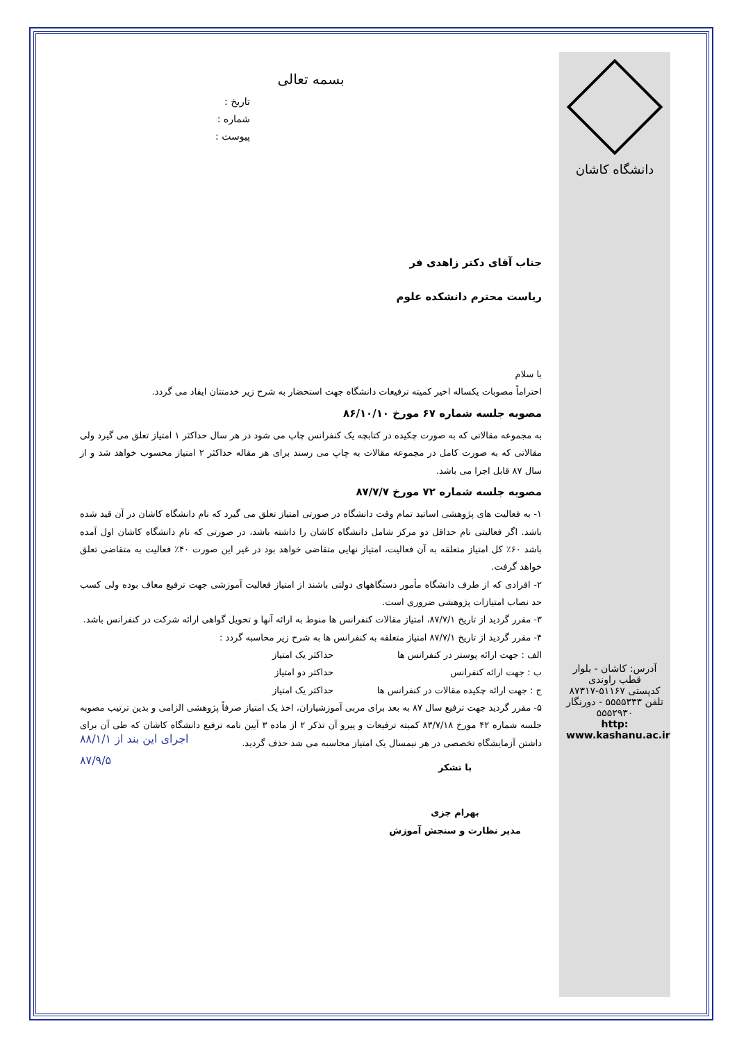دانشگاه کاشان
آدرس: کاشان - بلوار قطب راوندی
کدپستی ۵۱۱۶۷-۸۷۳۱۷
تلفن ۵۵۵۵۳۳۳ - دورنگار ۵۵۵۲۹۳۰
http: www.kashanu.ac.ir
بسمه تعالی
تاریخ :
شماره :
پیوست :
جناب آقای دکتر زاهدی فر
ریاست محترم دانشکده علوم
با سلام
احتراماً مصوبات یکساله اخیر کمیته ترفیعات دانشگاه جهت استحضار به شرح زیر خدمتتان ایفاد می گردد.
مصوبه جلسه شماره ۶۷ مورخ ۸۶/۱۰/۱۰
به مجموعه مقالاتی که به صورت چکیده در کتابچه یک کنفرانس چاپ می شود در هر سال حداکثر ۱ امتیاز تعلق می گیرد ولی مقالاتی که به صورت کامل در مجموعه مقالات به چاپ می رسند برای هر مقاله حداکثر ۲ امتیاز محسوب خواهد شد و از سال ۸۷ قابل اجرا می باشد.
مصوبه جلسه شماره ۷۲ مورخ ۸۷/۷/۷
۱- به فعالیت های پژوهشی اساتید تمام وقت دانشگاه در صورتی امتیاز تعلق می گیرد که نام دانشگاه کاشان در آن قید شده باشد. اگر فعالیتی نام حداقل دو مرکز شامل دانشگاه کاشان را داشته باشد، در صورتی که نام دانشگاه کاشان اول آمده باشد ۶۰٪ کل امتیاز متعلقه به آن فعالیت، امتیاز نهایی متقاضی خواهد بود در غیر این صورت ۴۰٪ فعالیت به متقاضی تعلق خواهد گرفت.
۲- افرادی که از طرف دانشگاه مأمور دستگاههای دولتی باشند از امتیاز فعالیت آموزشی جهت ترفیع معاف بوده ولی کسب حد نصاب امتیازات پژوهشی ضروری است.
۳- مقرر گردید از تاریخ ۸۷/۷/۱، امتیاز مقالات کنفرانس ها منوط به ارائه آنها و تحویل گواهی ارائه شرکت در کنفرانس باشد.
۴- مقرر گردید از تاریخ ۸۷/۷/۱ امتیاز متعلقه به کنفرانس ها به شرح زیر محاسبه گردد :
الف : جهت ارائه پوستر در کنفرانس ها حداکثر یک امتیاز
ب : جهت ارائه کنفرانس حداکثر دو امتیاز
ج : جهت ارائه چکیده مقالات در کنفرانس ها حداکثر یک امتیاز
۵- مقرر گردید جهت ترفیع سال ۸۷ به بعد برای مربی آموزشیاران، اخذ یک امتیاز صرفاً پژوهشی الزامی و بدین ترتیب مصوبه جلسه شماره ۴۲ مورخ ۸۳/۷/۱۸ کمیته ترفیعات و پیرو آن تذکر ۲ از ماده ۳ آیین نامه ترفیع دانشگاه کاشان که طی آن برای داشتن آزمایشگاه تخصصی در هر نیمسال یک امتیاز محاسبه می شد حذف گردید.
با تشکر
بهرام جزی
مدیر نظارت و سنجش آموزش
اجرای این بند از ۸۸/۱/۱
۸۷/۹/۵